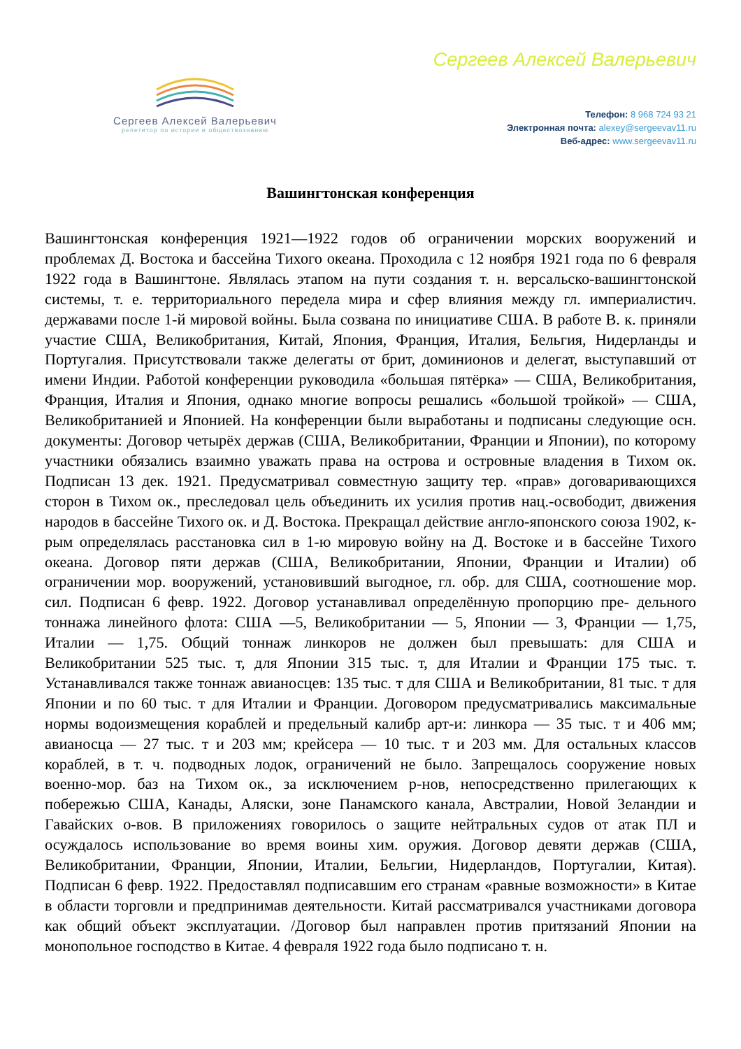Сергеев Алексей Валерьевич
репетитор по истории и обществознанию
Сергеев Алексей Валерьевич
Телефон: 8 968 724 93 21
Электронная почта: alexey@sergeevav11.ru
Веб-адрес: www.sergeevav11.ru
Вашингтонская конференция
Вашингтонская конференция 1921—1922 годов об ограничении морских вооружений и проблемах Д. Востока и бассейна Тихого океана. Проходила с 12 ноября 1921 года по 6 февраля 1922 года в Вашингтоне. Являлась этапом на пути создания т. н. версальско-вашингтонской системы, т. е. территориального передела мира и сфер влияния между гл. империалистич. державами после 1-й мировой войны. Была созвана по инициативе США. В работе В. к. приняли участие США, Великобритания, Китай, Япония, Франция, Италия, Бельгия, Нидерланды и Португалия. Присутствовали также делегаты от брит, доминионов и делегат, выступавший от имени Индии. Работой конференции руководила «большая пятёрка» — США, Великобритания, Франция, Италия и Япония, однако многие вопросы решались «большой тройкой» — США, Великобританией и Японией. На конференции были выработаны и подписаны следующие осн. документы: Договор четырёх держав (США, Великобритании, Франции и Японии), по которому участники обязались взаимно уважать права на острова и островные владения в Тихом ок. Подписан 13 дек. 1921. Предусматривал совместную защиту тер. «прав» договаривающихся сторон в Тихом ок., преследовал цель объединить их усилия против нац.-освободит, движения народов в бассейне Тихого ок. и Д. Востока. Прекращал действие англо-японского союза 1902, к-рым определялась расстановка сил в 1-ю мировую войну на Д. Востоке и в бассейне Тихого океана. Договор пяти держав (США, Великобритании, Японии, Франции и Италии) об ограничении мор. вооружений, установивший выгодное, гл. обр. для США, соотношение мор. сил. Подписан 6 февр. 1922. Договор устанавливал определённую пропорцию пре- дельного тоннажа линейного флота: США —5, Великобритании — 5, Японии — 3, Франции — 1,75, Италии — 1,75. Общий тоннаж линкоров не должен был превышать: для США и Великобритании 525 тыс. т, для Японии 315 тыс. т, для Италии и Франции 175 тыс. т. Устанавливался также тоннаж авианосцев: 135 тыс. т для США и Великобритании, 81 тыс. т для Японии и по 60 тыс. т для Италии и Франции. Договором предусматривались максимальные нормы водоизмещения кораблей и предельный калибр арт-и: линкора — 35 тыс. т и 406 мм; авианосца — 27 тыс. т и 203 мм; крейсера — 10 тыс. т и 203 мм. Для остальных классов кораблей, в т. ч. подводных лодок, ограничений не было. Запрещалось сооружение новых военно-мор. баз на Тихом ок., за исключением р-нов, непосредственно прилегающих к побережью США, Канады, Аляски, зоне Панамского канала, Австралии, Новой Зеландии и Гавайских о-вов. В приложениях говорилось о защите нейтральных судов от атак ПЛ и осуждалось использование во время воины хим. оружия. Договор девяти держав (США, Великобритании, Франции, Японии, Италии, Бельгии, Нидерландов, Португалии, Китая). Подписан 6 февр. 1922. Предоставлял подписавшим его странам «равные возможности» в Китае в области торговли и предпринимав деятельности. Китай рассматривался участниками договора как общий объект эксплуатации. /Договор был направлен против притязаний Японии на монопольное господство в Китае. 4 февраля 1922 года было подписано т. н.